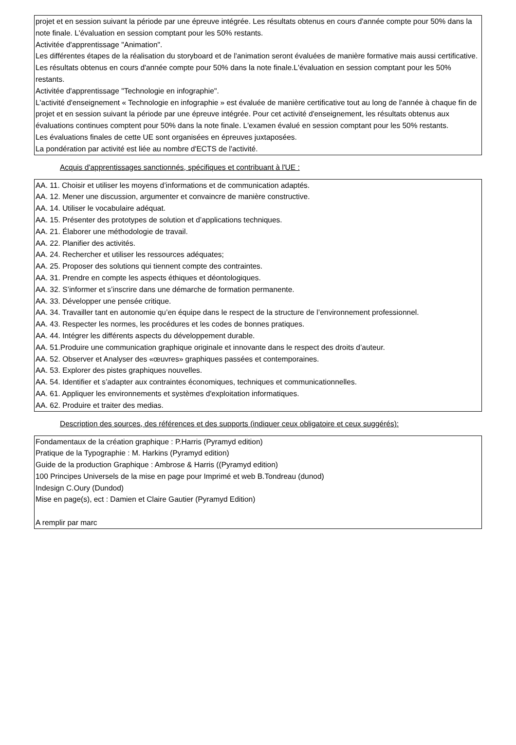projet et en session suivant la période par une épreuve intégrée. Les résultats obtenus en cours d'année compte pour 50% dans la note finale. L'évaluation en session comptant pour les 50% restants.
Activitée d'apprentissage "Animation".
Les différentes étapes de la réalisation du storyboard et de l'animation seront évaluées de manière formative mais aussi certificative.
Les résultats obtenus en cours d'année compte pour 50% dans la note finale.L'évaluation en session comptant pour les 50% restants.
Activitée d'apprentissage "Technologie en infographie".
L'activité d'enseignement « Technologie en infographie » est évaluée de manière certificative tout au long de l'année à chaque fin de projet et en session suivant la période par une épreuve intégrée. Pour cet activité d'enseignement, les résultats obtenus aux évaluations continues comptent pour 50% dans la note finale. L'examen évalué en session comptant pour les 50% restants.
Les évaluations finales de cette UE sont organisées en épreuves juxtaposées.
La pondération par activité est liée au nombre d'ECTS de l'activité.
Acquis d'apprentissages sanctionnés, spécifiques et contribuant à l'UE :
AA. 11. Choisir et utiliser les moyens d’informations et de communication adaptés.
AA. 12. Mener une discussion, argumenter et convaincre de manière constructive.
AA. 14. Utiliser le vocabulaire adéquat.
AA. 15. Présenter des prototypes de solution et d’applications techniques.
AA. 21. Élaborer une méthodologie de travail.
AA. 22. Planifier des activités.
AA. 24. Rechercher et utiliser les ressources adéquates;
AA. 25. Proposer des solutions qui tiennent compte des contraintes.
AA. 31. Prendre en compte les aspects éthiques et déontologiques.
AA. 32. S’informer et s’inscrire dans une démarche de formation permanente.
AA. 33. Développer une pensée critique.
AA. 34. Travailler tant en autonomie qu’en équipe dans le respect de la structure de l’environnement professionnel.
AA. 43. Respecter les normes, les procédures et les codes de bonnes pratiques.
AA. 44. Intégrer les différents aspects du développement durable.
AA. 51.Produire une communication graphique originale et innovante dans le respect des droits d’auteur.
AA. 52. Observer et Analyser des «œuvres» graphiques passées et contemporaines.
AA. 53. Explorer des pistes graphiques nouvelles.
AA. 54. Identifier et s’adapter aux contraintes économiques, techniques et communicationnelles.
AA. 61. Appliquer les environnements et systèmes d'exploitation informatiques.
AA. 62. Produire et traiter des medias.
Description des sources, des références et des supports (indiquer ceux obligatoire et ceux suggérés):
Fondamentaux de la création graphique : P.Harris (Pyramyd edition)
Pratique de la Typographie : M. Harkins (Pyramyd edition)
Guide de la production Graphique : Ambrose & Harris ((Pyramyd edition)
100 Principes Universels de la mise en page pour Imprimé et web B.Tondreau (dunod)
Indesign C.Oury (Dundod)
Mise en page(s), ect : Damien et Claire Gautier (Pyramyd Edition)
A remplir par marc